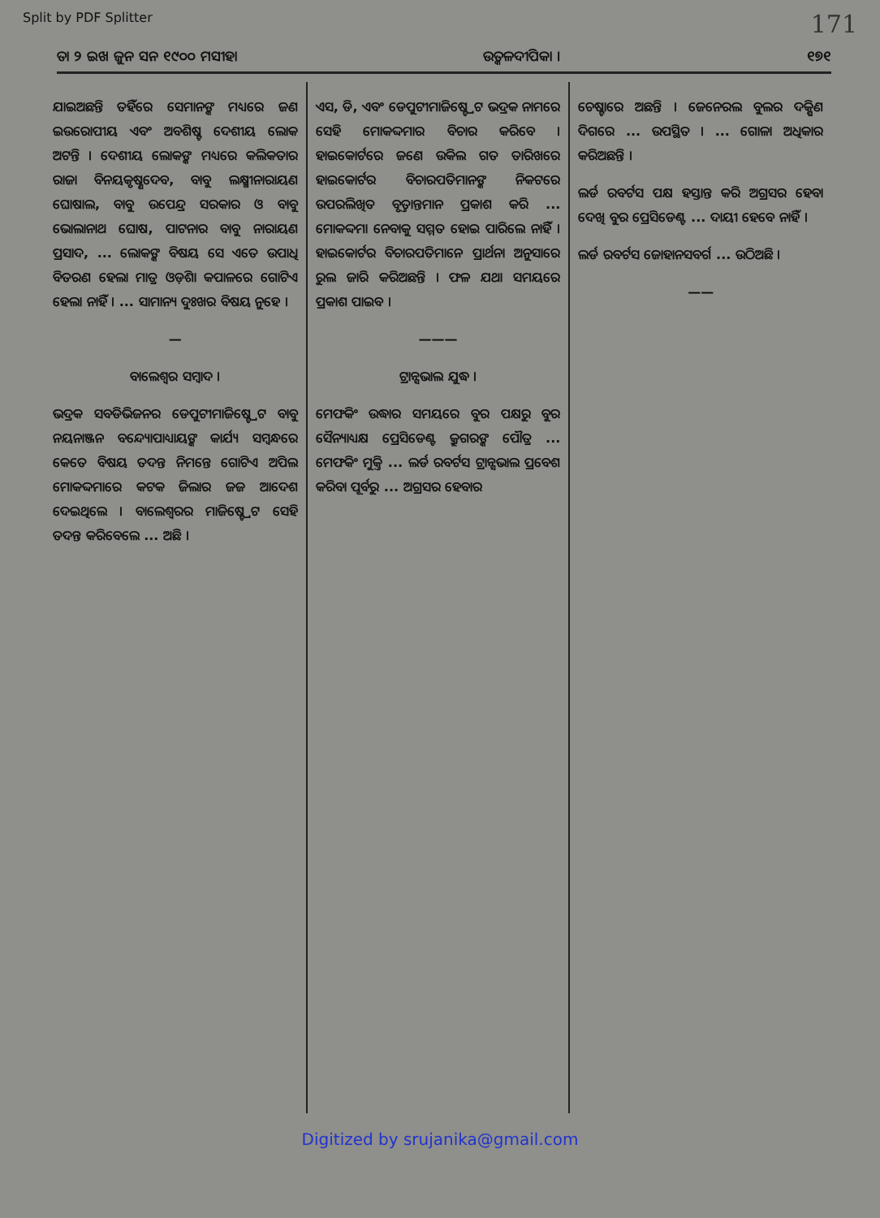Split by PDF Splitter 171
ତା ୨ ଇଖ ଜୁନ ସନ ୧୯୦୦ ମସୀହା ଉତ୍କଳଦୀପିକା । ୧୭୧
ଯାଇଅଛନ୍ତି ତହିଁରେ ସେମାନଙ୍କ ମଧ୍ୟରେ ଜଣ ଇଉରୋପୀୟ ଏବଂ ଅବଶିଷ୍ଟ ଦେଶୀୟ ଲୋକ ଅଟନ୍ତି । ଦେଶୀୟ ଲୋକଙ୍କ ମଧ୍ୟରେ କଲିକତାର ରାଜା ବିନୟକୃଷ୍ଣଦେବ, ବାବୁ ଲକ୍ଷ୍ମୀନାରାୟଣ ଘୋଷାଲ, ବାବୁ ଉପେନ୍ଦ୍ର ସରକାର ଓ ବାବୁ ଭୋଲାନାଥ ଘୋଷ, ପାଟନାର ବାବୁ ନାରାୟଣ ପ୍ରସାଦ, ... ଲୋକଙ୍କ ବିଷୟ ସେ ଏତେ ଉପାଧି ବିତରଣ ହେଲା ମାତ୍ର ଓଡ଼ିଶା କପାଳରେ ଗୋଟିଏ ହେଲା ନାହିଁ । ... ସାମାନ୍ୟ ଦୁଃଖର ବିଷୟ ନୁହେ ।
—
ବାଲେଶ୍ୱର ସମ୍ବାଦ ।
ଭଦ୍ରକ ସବଡିଭିଜନର ଡେପୁଟୀମାଜିଷ୍ଟ୍ରେଟ ବାବୁ ନୟନାଞ୍ଜନ ବନ୍ଦ୍ୟୋପାଧ୍ୟାୟଙ୍କ କାର୍ଯ୍ୟ ସମ୍ବନ୍ଧରେ କେତେ ବିଷୟ ତଦନ୍ତ ନିମନ୍ତେ ଗୋଟିଏ ଅପିଲ ମୋକଦ୍ଦମାରେ କଟକ ଜିଲାର ଜଜ ଆଦେଶ ଦେଇଥିଲେ । ବାଲେଶ୍ୱରର ମାଜିଷ୍ଟ୍ରେଟ ସେହି ତଦନ୍ତ କରିବେଲେ ... ଅଛି ।
ଏସ, ଡି, ଏବଂ ଡେପୁଟୀମାଜିଷ୍ଟ୍ରେଟ ଭଦ୍ରକ ନାମରେ ସେହି ମୋକଦ୍ଦମାର ବିଚାର କରିବେ । ହାଇକୋର୍ଟରେ ଜଣେ ଉକିଲ ଗତ ତାରିଖରେ ହାଇକୋର୍ଟର ବିଚାରପତିମାନଙ୍କ ନିକଟରେ ଉପରଲିଖିତ ବୃତ୍ତାନ୍ତମାନ ପ୍ରକାଶ କରି ... ମୋକଦ୍ଦମା ନେବାକୁ ସମ୍ମତ ହୋଇ ପାରିଲେ ନାହିଁ । ହାଇକୋର୍ଟର ବିଚାରପତିମାନେ ପ୍ରାର୍ଥନା ଅନୁସାରେ ରୁଲ ଜାରି କରିଅଛନ୍ତି । ଫଳ ଯଥା ସମୟରେ ପ୍ରକାଶ ପାଇବ ।
———
ଟ୍ରାନ୍ସଭାଲ ଯୁଦ୍ଧ ।
ମେଫକିଂ ଉଦ୍ଧାର ସମୟରେ ବୁର ପକ୍ଷରୁ ବୁର ସୈନ୍ୟାଧ୍ୟକ୍ଷ ପ୍ରେସିଡେଣ୍ଟ କ୍ରୁଗରଙ୍କ ପୌତ୍ର ... ମେଫକିଂ ମୁକ୍ତି ... ଲର୍ଡ ରବର୍ଟସ ଟ୍ରାନ୍ସଭାଲ ପ୍ରବେଶ କରିବା ପୂର୍ବରୁ ... ଅଗ୍ରସର ହେବାର
ଚେଷ୍ଟାରେ ଅଛନ୍ତି । ଜେନେରଲ ବୁଲର ଦକ୍ଷିଣ ଦିଗରେ ... ଉପସ୍ଥିତ । ... ଗୋଳା ଅଧିକାର କରିଅଛନ୍ତି ।
ଲର୍ଡ ରବର୍ଟସ ପକ୍ଷ ହସ୍ତାନ୍ତ କରି ଅଗ୍ରସର ହେବା ଦେଖି ବୁର ପ୍ରେସିଡେଣ୍ଟ ... ଦାୟୀ ହେବେ ନାହିଁ ।
ଲର୍ଡ ରବର୍ଟସ ଜୋହାନସବର୍ଗ ... ଉଠିଅଛି ।
——
Digitized by srujanika@gmail.com